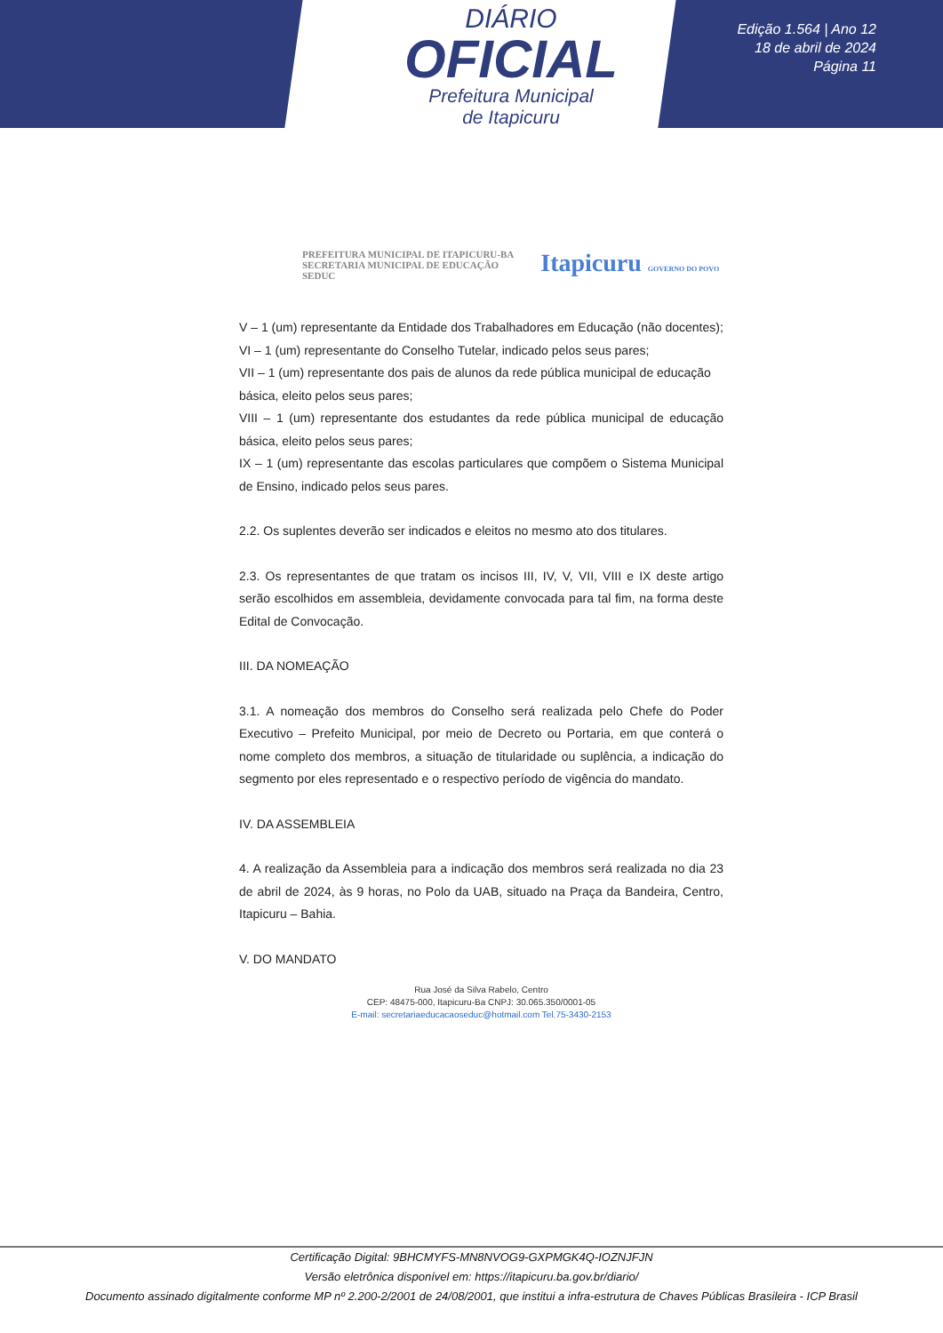DIÁRIO
OFICIAL
Prefeitura Municipal
de Itapicuru
Edição 1.564 | Ano 12
18 de abril de 2024
Página 11
PREFEITURA MUNICIPAL DE ITAPICURU-BA
SECRETARIA MUNICIPAL DE EDUCAÇÃO
SEDUC
Itapicuru GOVERNO DO POVO
V – 1 (um) representante da Entidade dos Trabalhadores em Educação (não docentes);
VI – 1 (um) representante do Conselho Tutelar, indicado pelos seus pares;
VII – 1 (um) representante dos pais de alunos da rede pública municipal de educação
básica, eleito pelos seus pares;
VIII – 1 (um) representante dos estudantes da rede pública municipal de educação básica, eleito pelos seus pares;
IX – 1 (um) representante das escolas particulares que compõem o Sistema Municipal de Ensino, indicado pelos seus pares.
2.2. Os suplentes deverão ser indicados e eleitos no mesmo ato dos titulares.
2.3. Os representantes de que tratam os incisos III, IV, V, VII, VIII e IX deste artigo serão escolhidos em assembleia, devidamente convocada para tal fim, na forma deste Edital de Convocação.
III. DA NOMEAÇÃO
3.1. A nomeação dos membros do Conselho será realizada pelo Chefe do Poder Executivo – Prefeito Municipal, por meio de Decreto ou Portaria, em que conterá o nome completo dos membros, a situação de titularidade ou suplência, a indicação do segmento por eles representado e o respectivo período de vigência do mandato.
IV. DA ASSEMBLEIA
4. A realização da Assembleia para a indicação dos membros será realizada no dia 23 de abril de 2024, às 9 horas, no Polo da UAB, situado na Praça da Bandeira, Centro, Itapicuru – Bahia.
V. DO MANDATO
Rua José da Silva Rabelo, Centro
CEP: 48475-000, Itapicuru-Ba CNPJ: 30.065.350/0001-05
E-mail: secretariaeducacaoseduc@hotmail.com Tel.75-3430-2153
Certificação Digital: 9BHCMYFS-MN8NVOG9-GXPMGK4Q-IOZNJFJN
Versão eletrônica disponível em: https://itapicuru.ba.gov.br/diario/
Documento assinado digitalmente conforme MP nº 2.200-2/2001 de 24/08/2001, que institui a infra-estrutura de Chaves Públicas Brasileira - ICP Brasil